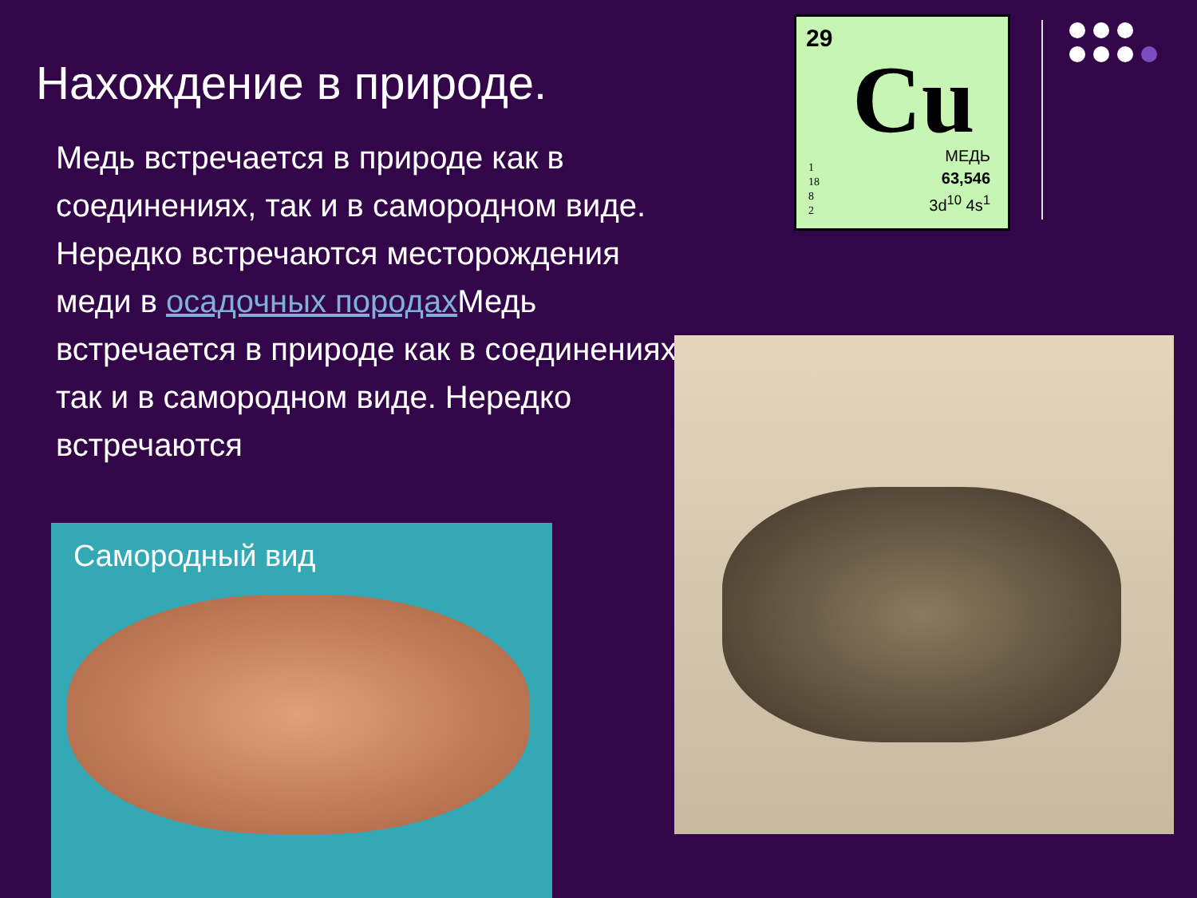Нахождение в природе.
Медь встречается в природе как в соединениях, так и в самородном виде. Нередко встречаются месторождения меди в осадочных породах Медь встречается в природе как в соединениях, так и в самородном виде. Нередко встречаются
29
Cu
МЕДЬ
63,546
3d<sup>10</sup> 4s<sup>1</sup>
1
18
8
2
Самородный вид